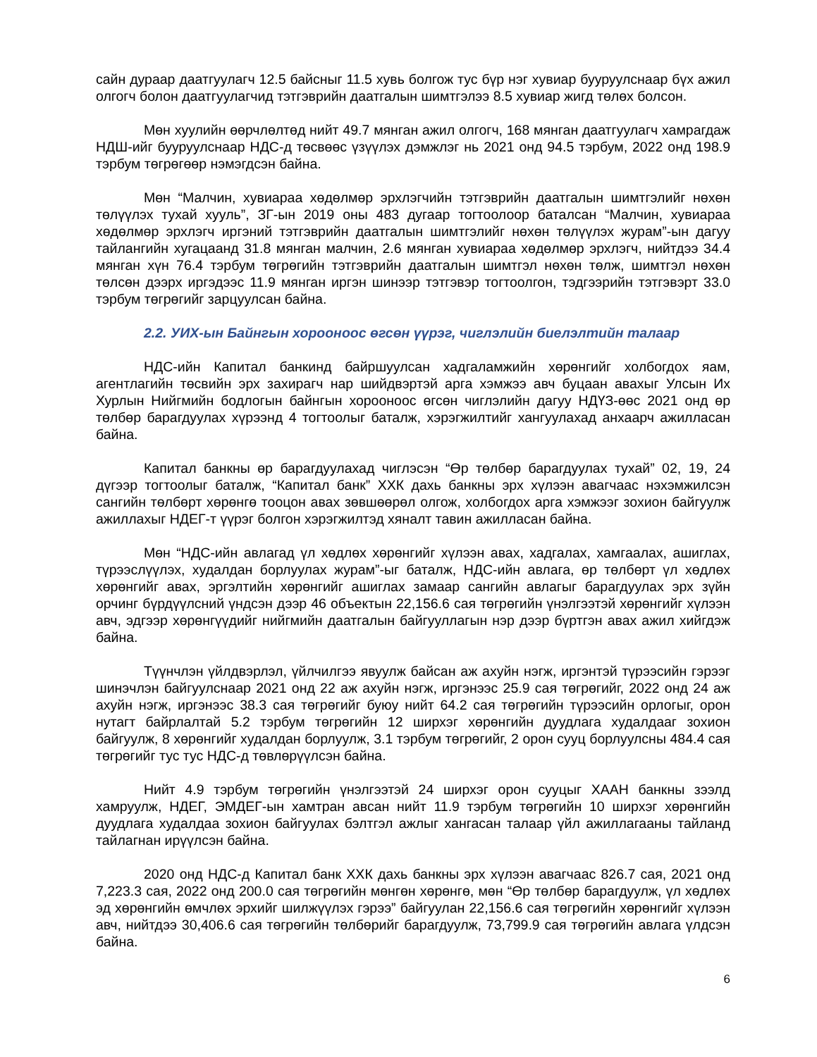сайн дураар даатгуулагч 12.5 байсныг 11.5 хувь болгож тус бүр нэг хувиар бууруулснаар бүх ажил олгогч болон даатгуулагчид тэтгэврийн даатгалын шимтгэлээ 8.5 хувиар жигд төлөх болсон.
Мөн хуулийн өөрчлөлтөд нийт 49.7 мянган ажил олгогч, 168 мянган даатгуулагч хамрагдаж НДШ-ийг бууруулснаар НДС-д төсвөөс үзүүлэх дэмжлэг нь 2021 онд 94.5 тэрбум, 2022 онд 198.9 тэрбум төгрөгөөр нэмэгдсэн байна.
Мөн “Малчин, хувиараа хөдөлмөр эрхлэгчийн тэтгэврийн даатгалын шимтгэлийг нөхөн төлүүлэх тухай хууль”, ЗГ-ын 2019 оны 483 дугаар тогтоолоор баталсан “Малчин, хувиараа хөдөлмөр эрхлэгч иргэний тэтгэврийн даатгалын шимтгэлийг нөхөн төлүүлэх журам”-ын дагуу тайлангийн хугацаанд 31.8 мянган малчин, 2.6 мянган хувиараа хөдөлмөр эрхлэгч, нийтдээ 34.4 мянган хүн 76.4 тэрбум төгрөгийн тэтгэврийн даатгалын шимтгэл нөхөн төлж, шимтгэл нөхөн төлсөн дээрх иргэдээс 11.9 мянган иргэн шинээр тэтгэвэр тогтоолгон, тэдгээрийн тэтгэвэрт 33.0 тэрбум төгрөгийг зарцуулсан байна.
2.2. УИХ-ын Байнгын хорооноос өгсөн үүрэг, чиглэлийн биелэлтийн талаар
НДС-ийн Капитал банкинд байршуулсан хадгаламжийн хөрөнгийг холбогдох яам, агентлагийн төсвийн эрх захирагч нар шийдвэртэй арга хэмжээ авч буцаан авахыг Улсын Их Хурлын Нийгмийн бодлогын байнгын хорооноос өгсөн чиглэлийн дагуу НДҮЗ-өөс 2021 онд өр төлбөр барагдуулах хүрээнд 4 тогтоолыг баталж, хэрэгжилтийг хангуулахад анхаарч ажилласан байна.
Капитал банкны өр барагдуулахад чиглэсэн “Өр төлбөр барагдуулах тухай” 02, 19, 24 дүгээр тогтоолыг баталж, “Капитал банк” ХХК дахь банкны эрх хүлээн авагчаас нэхэмжилсэн сангийн төлбөрт хөрөнгө тооцон авах зөвшөөрөл олгож, холбогдох арга хэмжээг зохион байгуулж ажиллахыг НДЕГ-т үүрэг болгон хэрэгжилтэд хяналт тавин ажилласан байна.
Мөн “НДС-ийн авлагад үл хөдлөх хөрөнгийг хүлээн авах, хадгалах, хамгаалах, ашиглах, түрээслүүлэх, худалдан борлуулах журам”-ыг баталж, НДС-ийн авлага, өр төлбөрт үл хөдлөх хөрөнгийг авах, эргэлтийн хөрөнгийг ашиглах замаар сангийн авлагыг барагдуулах эрх зүйн орчинг бүрдүүлсний үндсэн дээр 46 объектын 22,156.6 сая төгрөгийн үнэлгээтэй хөрөнгийг хүлээн авч, эдгээр хөрөнгүүдийг нийгмийн даатгалын байгууллагын нэр дээр бүртгэн авах ажил хийгдэж байна.
Түүнчлэн үйлдвэрлэл, үйлчилгээ явуулж байсан аж ахуйн нэгж, иргэнтэй түрээсийн гэрээг шинэчлэн байгуулснаар 2021 онд 22 аж ахуйн нэгж, иргэнээс 25.9 сая төгрөгийг, 2022 онд 24 аж ахуйн нэгж, иргэнээс 38.3 сая төгрөгийг буюу нийт 64.2 сая төгрөгийн түрээсийн орлогыг, орон нутагт байрлалтай 5.2 тэрбум төгрөгийн 12 ширхэг хөрөнгийн дуудлага худалдааг зохион байгуулж, 8 хөрөнгийг худалдан борлуулж, 3.1 тэрбум төгрөгийг, 2 орон сууц борлуулсны 484.4 сая төгрөгийг тус тус НДС-д төвлөрүүлсэн байна.
Нийт 4.9 тэрбум төгрөгийн үнэлгээтэй 24 ширхэг орон сууцыг ХААН банкны зээлд хамруулж, НДЕГ, ЭМДЕГ-ын хамтран авсан нийт 11.9 тэрбум төгрөгийн 10 ширхэг хөрөнгийн дуудлага худалдаа зохион байгуулах бэлтгэл ажлыг хангасан талаар үйл ажиллагааны тайланд тайлагнан ирүүлсэн байна.
2020 онд НДС-д Капитал банк ХХК дахь банкны эрх хүлээн авагчаас 826.7 сая, 2021 онд 7,223.3 сая, 2022 онд 200.0 сая төгрөгийн мөнгөн хөрөнгө, мөн “Өр төлбөр барагдуулж, үл хөдлөх эд хөрөнгийн өмчлөх эрхийг шилжүүлэх гэрээ” байгуулан 22,156.6 сая төгрөгийн хөрөнгийг хүлээн авч, нийтдээ 30,406.6 сая төгрөгийн төлбөрийг барагдуулж, 73,799.9 сая төгрөгийн авлага үлдсэн байна.
6